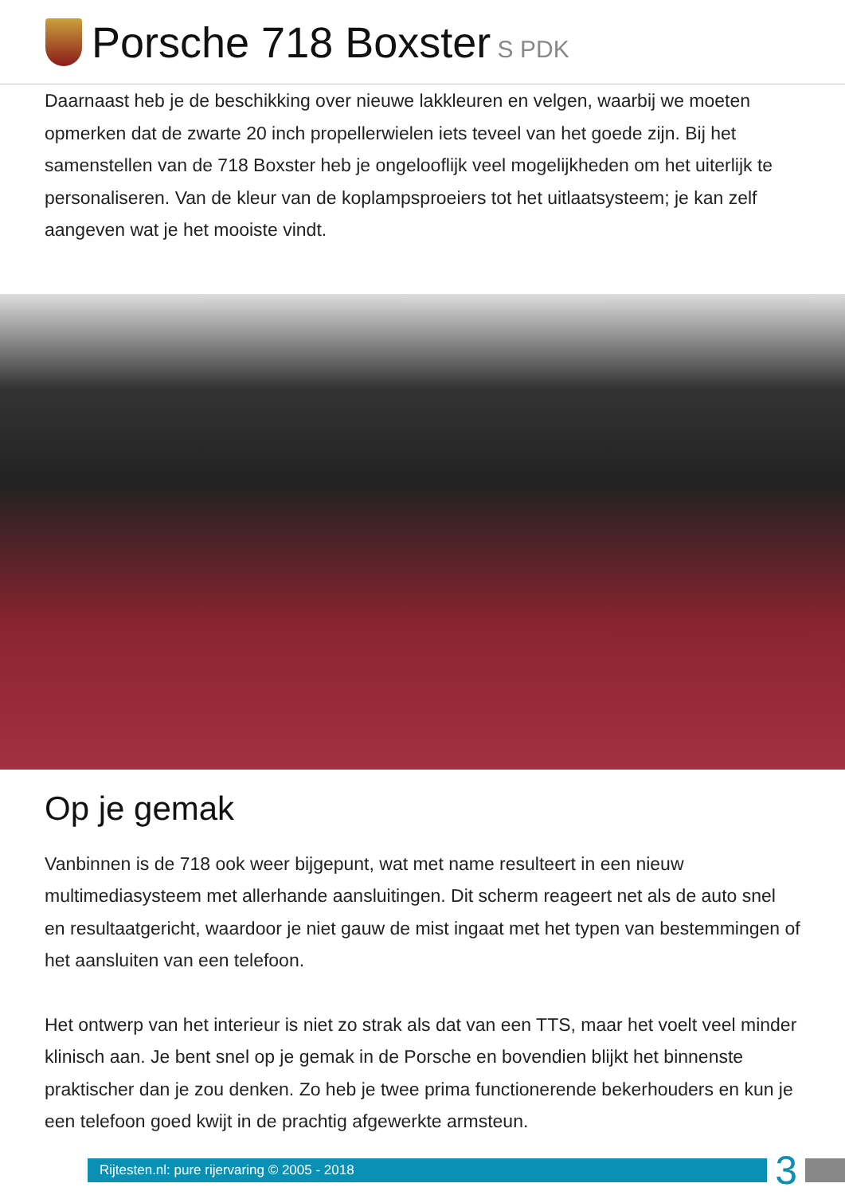Porsche 718 Boxster S PDK
Daarnaast heb je de beschikking over nieuwe lakkleuren en velgen, waarbij we moeten opmerken dat de zwarte 20 inch propellerwielen iets teveel van het goede zijn. Bij het samenstellen van de 718 Boxster heb je ongelooflijk veel mogelijkheden om het uiterlijk te personaliseren. Van de kleur van de koplampsproeiers tot het uitlaatsysteem; je kan zelf aangeven wat je het mooiste vindt.
Op je gemak
Vanbinnen is de 718 ook weer bijgepunt, wat met name resulteert in een nieuw multimediasysteem met allerhande aansluitingen. Dit scherm reageert net als de auto snel en resultaatgericht, waardoor je niet gauw de mist ingaat met het typen van bestemmingen of het aansluiten van een telefoon.
Het ontwerp van het interieur is niet zo strak als dat van een TTS, maar het voelt veel minder klinisch aan. Je bent snel op je gemak in de Porsche en bovendien blijkt het binnenste praktischer dan je zou denken. Zo heb je twee prima functionerende bekerhouders en kun je een telefoon goed kwijt in de prachtig afgewerkte armsteun.
Rijtesten.nl: pure rijervaring © 2005 - 2018
3